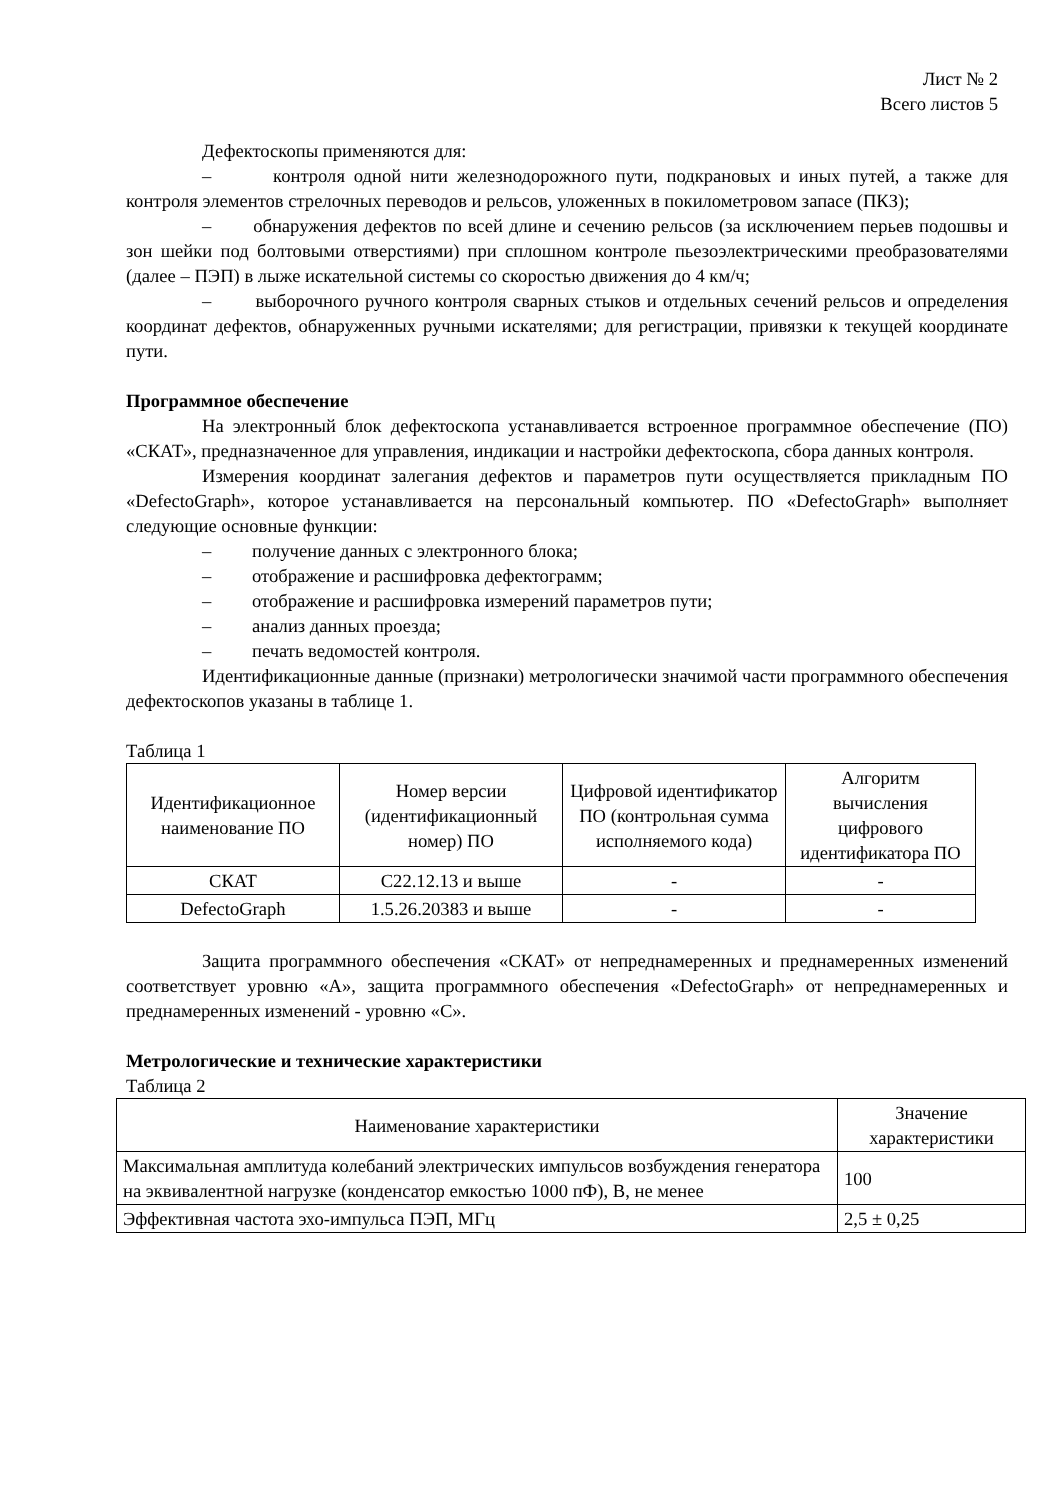Лист № 2
Всего листов 5
Дефектоскопы применяются для:
– контроля одной нити железнодорожного пути, подкрановых и иных путей, а также для контроля элементов стрелочных переводов и рельсов, уложенных в покилометровом запасе (ПКЗ);
– обнаружения дефектов по всей длине и сечению рельсов (за исключением перьев подошвы и зон шейки под болтовыми отверстиями) при сплошном контроле пьезоэлектрическими преобразователями (далее – ПЭП) в лыже искательной системы со скоростью движения до 4 км/ч;
– выборочного ручного контроля сварных стыков и отдельных сечений рельсов и определения координат дефектов, обнаруженных ручными искателями; для регистрации, привязки к текущей координате пути.
Программное обеспечение
На электронный блок дефектоскопа устанавливается встроенное программное обеспечение (ПО) «СКАТ», предназначенное для управления, индикации и настройки дефектоскопа, сбора данных контроля.
Измерения координат залегания дефектов и параметров пути осуществляется прикладным ПО «DefectoGraph», которое устанавливается на персональный компьютер. ПО «DefectoGraph» выполняет следующие основные функции:
– получение данных с электронного блока;
– отображение и расшифровка дефектограмм;
– отображение и расшифровка измерений параметров пути;
– анализ данных проезда;
– печать ведомостей контроля.
Идентификационные данные (признаки) метрологически значимой части программного обеспечения дефектоскопов указаны в таблице 1.
Таблица 1
| Идентификационное наименование ПО | Номер версии (идентификационный номер) ПО | Цифровой идентификатор ПО (контрольная сумма исполняемого кода) | Алгоритм вычисления цифрового идентификатора ПО |
| --- | --- | --- | --- |
| СКАТ | С22.12.13 и выше | - | - |
| DefectoGraph | 1.5.26.20383 и выше | - | - |
Защита программного обеспечения «СКАТ» от непреднамеренных и преднамеренных изменений соответствует уровню «А», защита программного обеспечения «DefectoGraph» от непреднамеренных и преднамеренных изменений - уровню «С».
Метрологические и технические характеристики
Таблица 2
| Наименование характеристики | Значение характеристики |
| --- | --- |
| Максимальная амплитуда колебаний электрических импульсов возбуждения генератора на эквивалентной нагрузке (конденсатор емкостью 1000 пФ), В, не менее | 100 |
| Эффективная частота эхо-импульса ПЭП, МГц | 2,5 ± 0,25 |